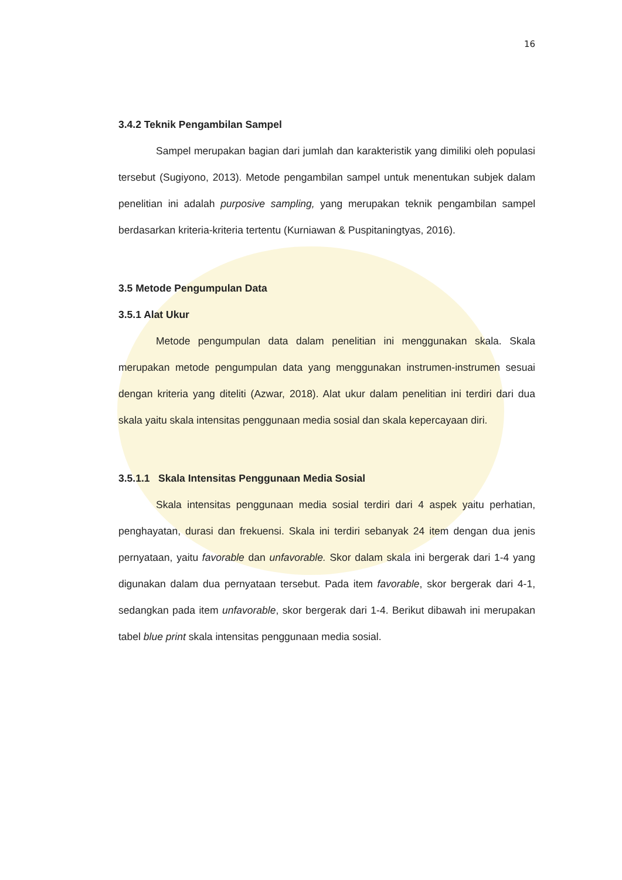16
3.4.2 Teknik Pengambilan Sampel
Sampel merupakan bagian dari jumlah dan karakteristik yang dimiliki oleh populasi tersebut (Sugiyono, 2013). Metode pengambilan sampel untuk menentukan subjek dalam penelitian ini adalah purposive sampling, yang merupakan teknik pengambilan sampel berdasarkan kriteria-kriteria tertentu (Kurniawan & Puspitaningtyas, 2016).
3.5 Metode Pengumpulan Data
3.5.1 Alat Ukur
Metode pengumpulan data dalam penelitian ini menggunakan skala. Skala merupakan metode pengumpulan data yang menggunakan instrumen-instrumen sesuai dengan kriteria yang diteliti (Azwar, 2018). Alat ukur dalam penelitian ini terdiri dari dua skala yaitu skala intensitas penggunaan media sosial dan skala kepercayaan diri.
3.5.1.1 Skala Intensitas Penggunaan Media Sosial
Skala intensitas penggunaan media sosial terdiri dari 4 aspek yaitu perhatian, penghayatan, durasi dan frekuensi. Skala ini terdiri sebanyak 24 item dengan dua jenis pernyataan, yaitu favorable dan unfavorable. Skor dalam skala ini bergerak dari 1-4 yang digunakan dalam dua pernyataan tersebut. Pada item favorable, skor bergerak dari 4-1, sedangkan pada item unfavorable, skor bergerak dari 1-4. Berikut dibawah ini merupakan tabel blue print skala intensitas penggunaan media sosial.